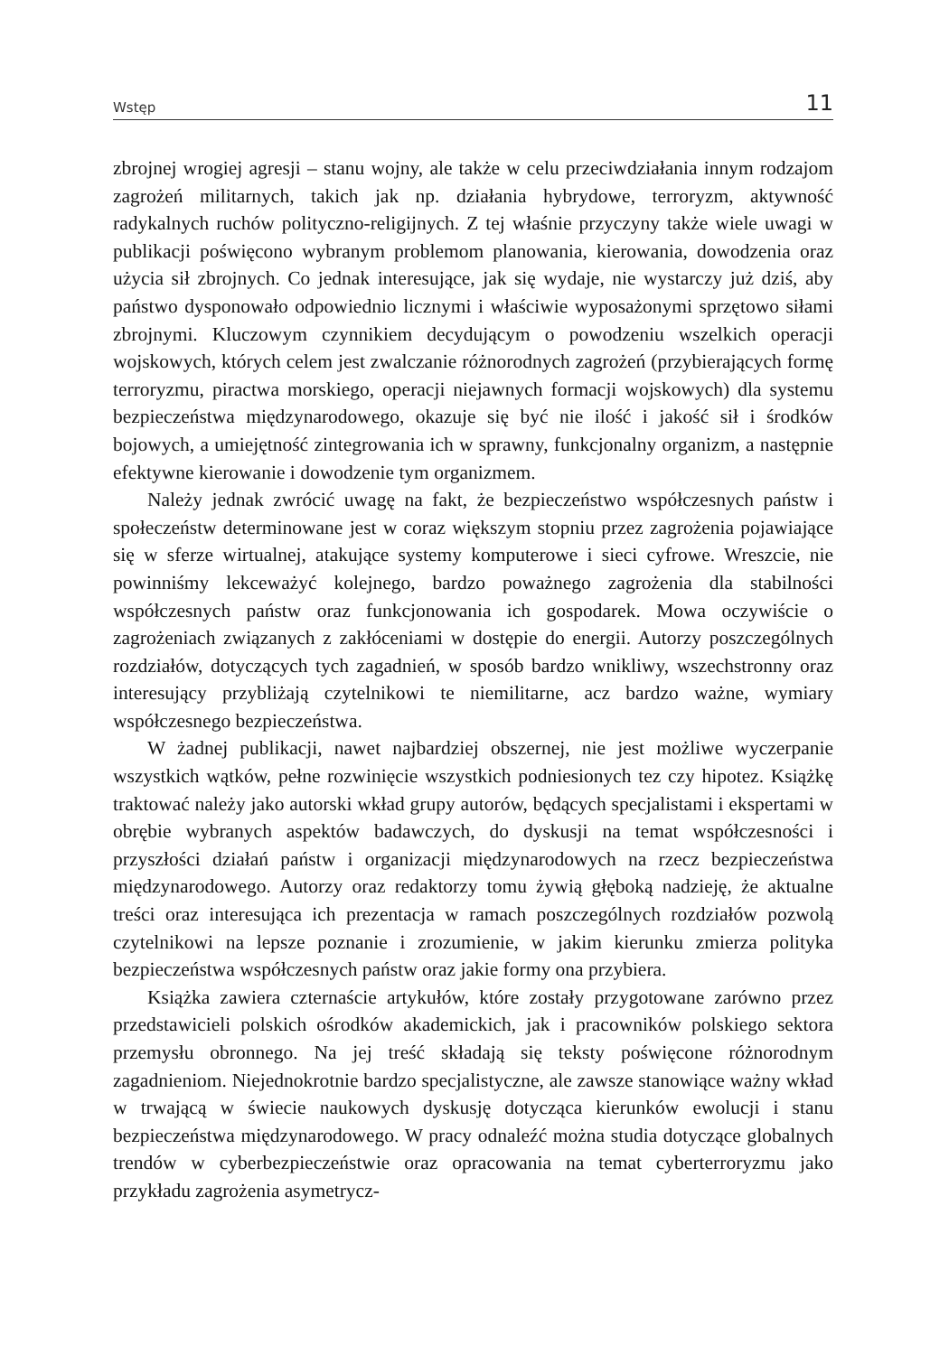Wstęp 11
zbrojnej wrogiej agresji – stanu wojny, ale także w celu przeciwdziałania innym rodzajom zagrożeń militarnych, takich jak np. działania hybrydowe, terroryzm, aktywność radykalnych ruchów polityczno-religijnych. Z tej właśnie przyczyny także wiele uwagi w publikacji poświęcono wybranym problemom planowania, kierowania, dowodzenia oraz użycia sił zbrojnych. Co jednak interesujące, jak się wydaje, nie wystarczy już dziś, aby państwo dysponowało odpowiednio licznymi i właściwie wyposażonymi sprzętowo siłami zbrojnymi. Kluczowym czynnikiem decydującym o powodzeniu wszelkich operacji wojskowych, których celem jest zwalczanie różnorodnych zagrożeń (przybierających formę terroryzmu, piractwa morskiego, operacji niejawnych formacji wojskowych) dla systemu bezpieczeństwa międzynarodowego, okazuje się być nie ilość i jakość sił i środków bojowych, a umiejętność zintegrowania ich w sprawny, funkcjonalny organizm, a następnie efektywne kierowanie i dowodzenie tym organizmem.
Należy jednak zwrócić uwagę na fakt, że bezpieczeństwo współczesnych państw i społeczeństw determinowane jest w coraz większym stopniu przez zagrożenia pojawiające się w sferze wirtualnej, atakujące systemy komputerowe i sieci cyfrowe. Wreszcie, nie powinniśmy lekceważyć kolejnego, bardzo poważnego zagrożenia dla stabilności współczesnych państw oraz funkcjonowania ich gospodarek. Mowa oczywiście o zagrożeniach związanych z zakłóceniami w dostępie do energii. Autorzy poszczególnych rozdziałów, dotyczących tych zagadnień, w sposób bardzo wnikliwy, wszechstronny oraz interesujący przybliżają czytelnikowi te niemilitarne, acz bardzo ważne, wymiary współczesnego bezpieczeństwa.
W żadnej publikacji, nawet najbardziej obszernej, nie jest możliwe wyczerpanie wszystkich wątków, pełne rozwinięcie wszystkich podniesionych tez czy hipotez. Książkę traktować należy jako autorski wkład grupy autorów, będących specjalistami i ekspertami w obrębie wybranych aspektów badawczych, do dyskusji na temat współczesności i przyszłości działań państw i organizacji międzynarodowych na rzecz bezpieczeństwa międzynarodowego. Autorzy oraz redaktorzy tomu żywią głęboką nadzieję, że aktualne treści oraz interesująca ich prezentacja w ramach poszczególnych rozdziałów pozwolą czytelnikowi na lepsze poznanie i zrozumienie, w jakim kierunku zmierza polityka bezpieczeństwa współczesnych państw oraz jakie formy ona przybiera.
Książka zawiera czternaście artykułów, które zostały przygotowane zarówno przez przedstawicieli polskich ośrodków akademickich, jak i pracowników polskiego sektora przemysłu obronnego. Na jej treść składają się teksty poświęcone różnorodnym zagadnieniom. Niejednokrotnie bardzo specjalistyczne, ale zawsze stanowiące ważny wkład w trwającą w świecie naukowych dyskusję dotycząca kierunków ewolucji i stanu bezpieczeństwa międzynarodowego. W pracy odnaleźć można studia dotyczące globalnych trendów w cyberbezpieczeństwie oraz opracowania na temat cyberterroryzmu jako przykładu zagrożenia asymetrycz-